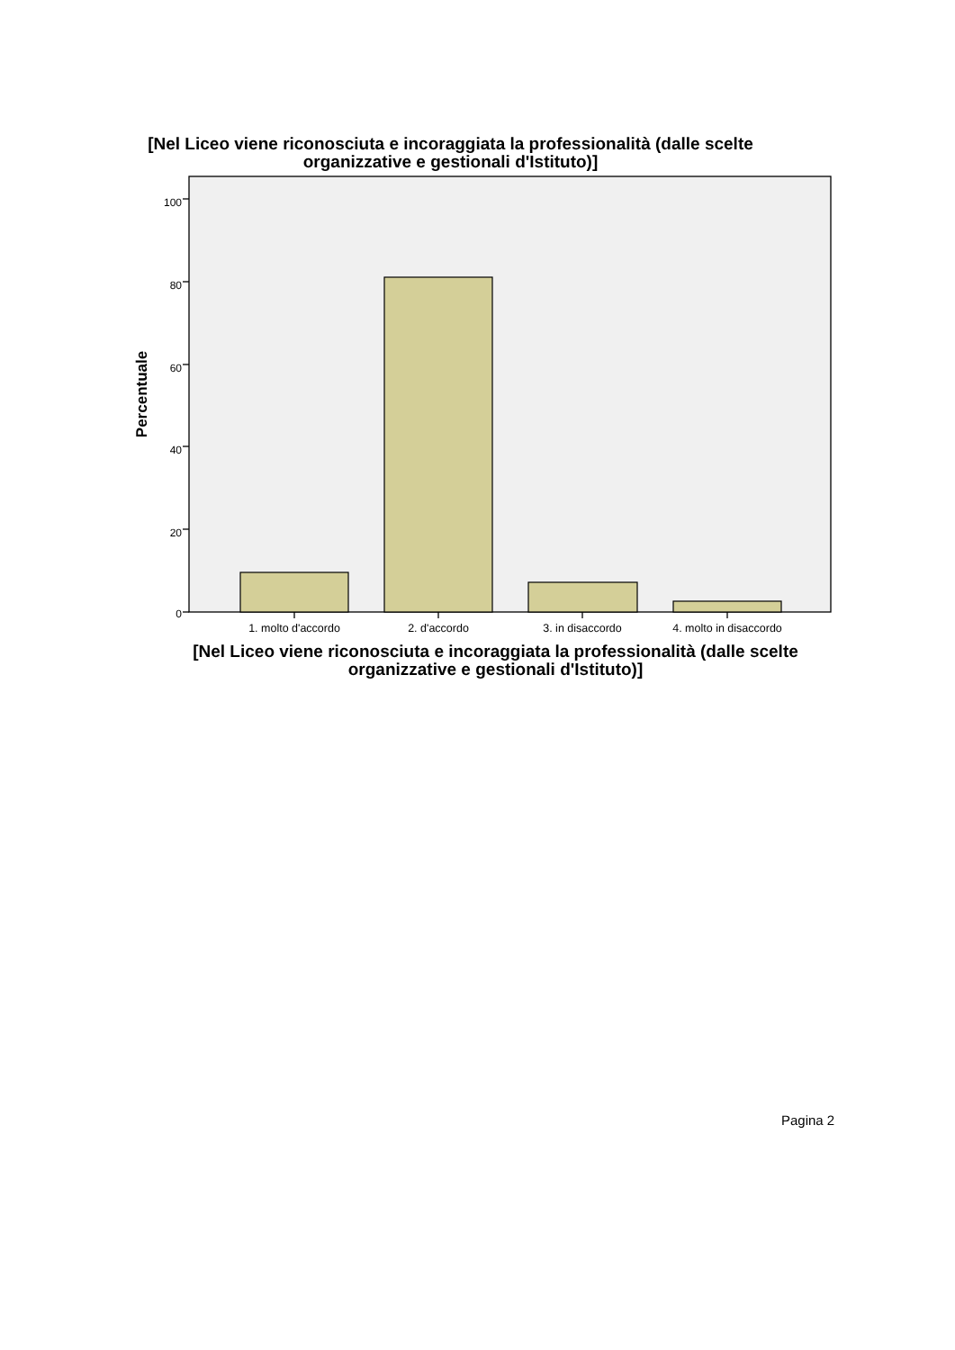[Nel Liceo viene riconosciuta e incoraggiata la professionalità (dalle scelte
organizzative e gestionali d'Istituto)]
100
80
60
40
20
0
Percentuale
1. molto d'accordo
2. d'accordo
3. in disaccordo
4. molto in disaccordo
[Nel Liceo viene riconosciuta e incoraggiata la professionalità (dalle scelte
organizzative e gestionali d'Istituto)]
Pagina 2